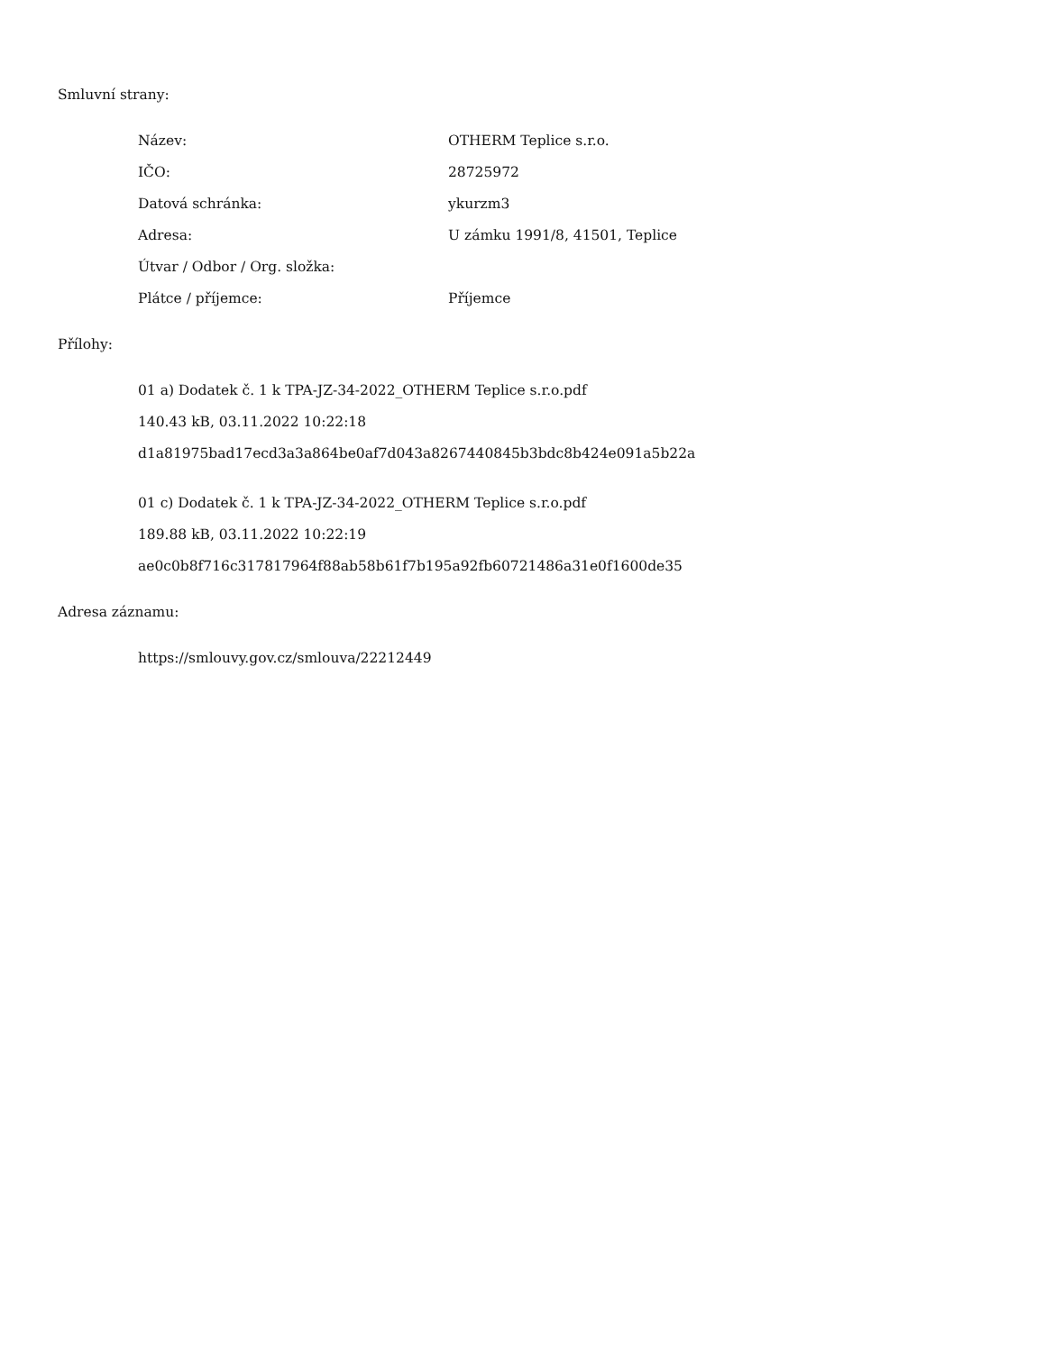Smluvní strany:
Název: OTHERM Teplice s.r.o.
IČO: 28725972
Datová schránka: ykurzm3
Adresa: U zámku 1991/8, 41501, Teplice
Útvar / Odbor / Org. složka:
Plátce / příjemce: Příjemce
Přílohy:
01 a) Dodatek č. 1 k TPA-JZ-34-2022_OTHERM Teplice s.r.o.pdf
140.43 kB, 03.11.2022 10:22:18
d1a81975bad17ecd3a3a864be0af7d043a8267440845b3bdc8b424e091a5b22a
01 c) Dodatek č. 1 k TPA-JZ-34-2022_OTHERM Teplice s.r.o.pdf
189.88 kB, 03.11.2022 10:22:19
ae0c0b8f716c317817964f88ab58b61f7b195a92fb60721486a31e0f1600de35
Adresa záznamu:
https://smlouvy.gov.cz/smlouva/22212449